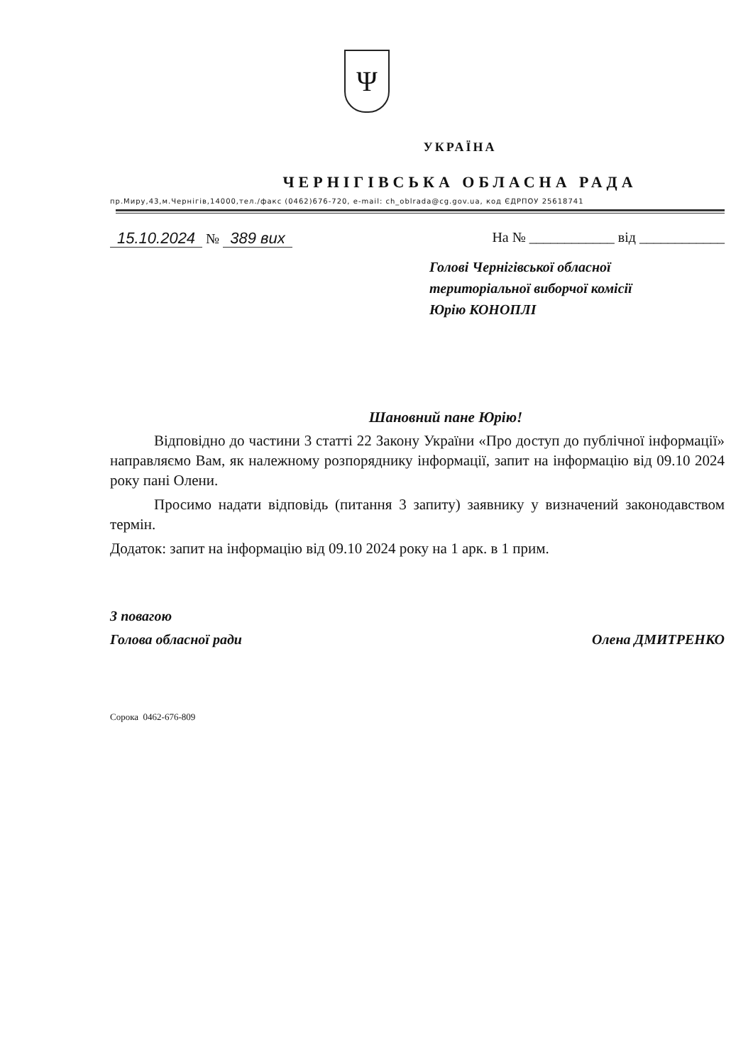Ψ
УКРАЇНА
ЧЕРНІГІВСЬКА ОБЛАСНА РАДА
пр.Миру,43,м.Чернігів,14000,тел./факс (0462)676-720, e-mail: ch_oblrada@cg.gov.ua, код ЄДРПОУ 25618741
15.10.2024 № 389 вих На № ____________ від ____________
Голові Чернігівської обласної
територіальної виборчої комісії
Юрію КОНОПЛІ
Шановний пане Юрію!
Відповідно до частини 3 статті 22 Закону України «Про доступ до публічної інформації» направляємо Вам, як належному розпоряднику інформації, запит на інформацію від 09.10 2024 року пані Олени.
Просимо надати відповідь (питання 3 запиту) заявнику у визначений законодавством термін.
Додаток: запит на інформацію від 09.10 2024 року на 1 арк. в 1 прим.
З повагою
Голова обласної ради
Олена ДМИТРЕНКО
Сорока 0462-676-809